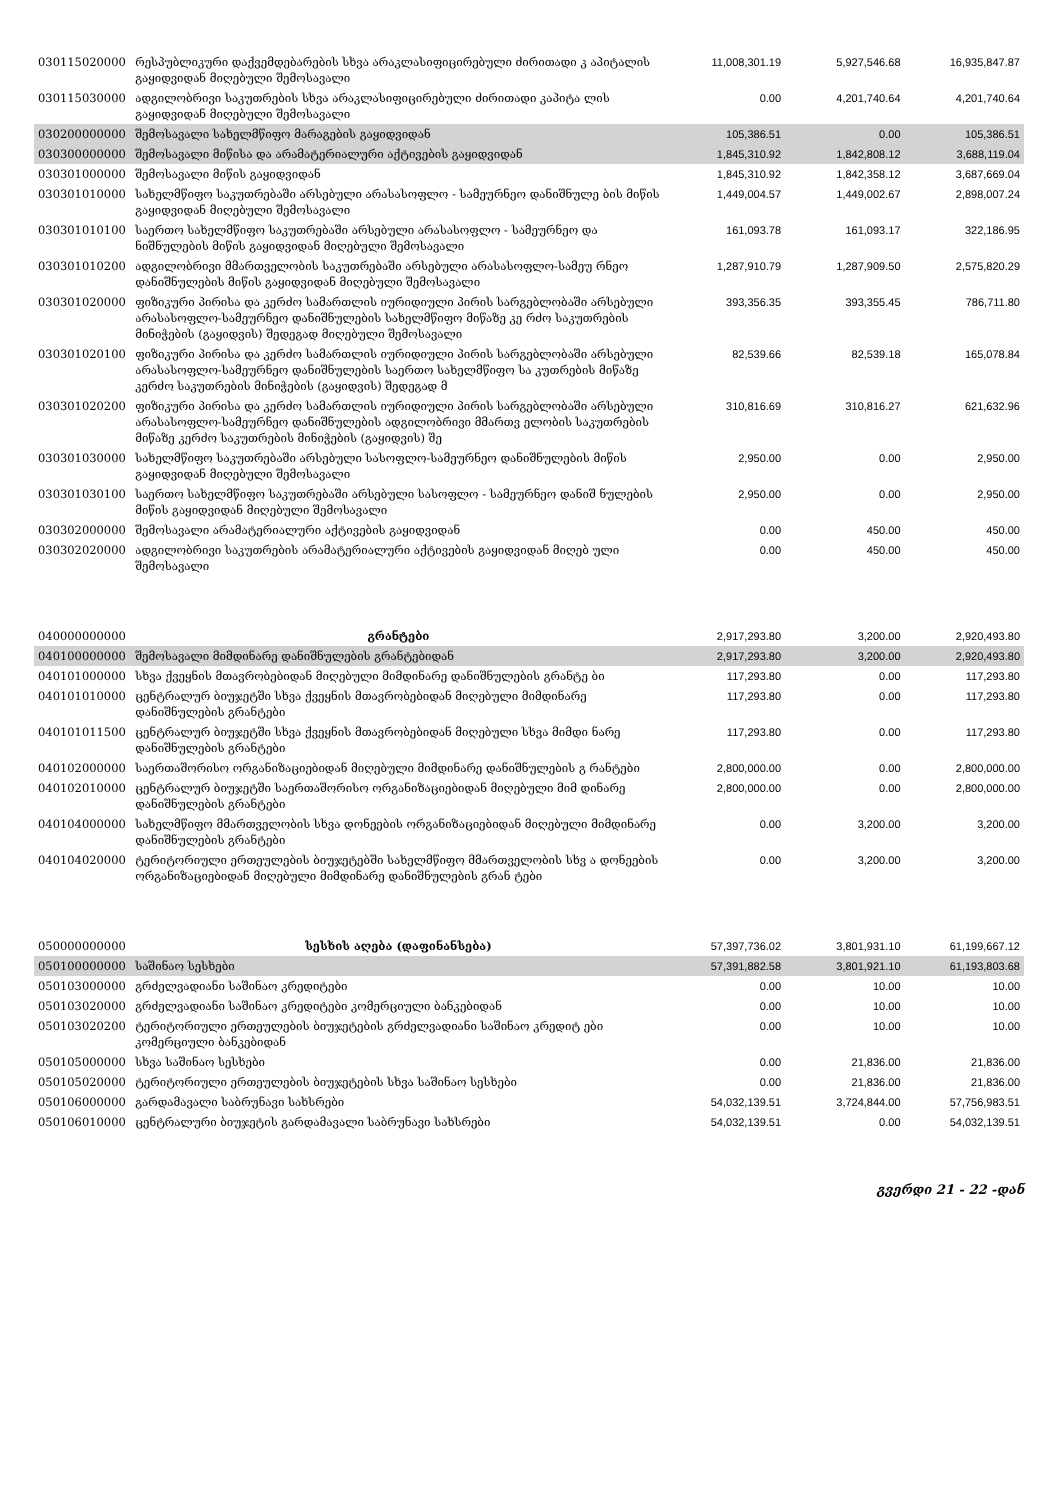| 030115020000 | რესპუბლიკური დაქვემდებარების სხვა არაკლასიფიცირებული ძირითადი კ აპიტალის გაყიდვიდან მიღებული შემოსავალი | 11,008,301.19 | 5,927,546.68 | 16,935,847.87 |
| 030115030000 | ადგილობრივი საკუთრების სხვა არაკლასიფიცირებული ძირითადი კაპიტა ლის გაყიდვიდან მიღებული შემოსავალი | 0.00 | 4,201,740.64 | 4,201,740.64 |
| 030200000000 | შემოსავალი სახელმწიფო მარაგების გაყიდვიდან | 105,386.51 | 0.00 | 105,386.51 |
| 030300000000 | შემოსავალი მიწისა და არამატერიალური აქტივების გაყიდვიდან | 1,845,310.92 | 1,842,808.12 | 3,688,119.04 |
| 030301000000 | შემოსავალი მიწის გაყიდვიდან | 1,845,310.92 | 1,842,358.12 | 3,687,669.04 |
| 030301010000 | სახელმწიფო საკუთრებაში არსებული არასასოფლო - სამეურნეო დანიშნულე ბის მიწის გაყიდვიდან მიღებული შემოსავალი | 1,449,004.57 | 1,449,002.67 | 2,898,007.24 |
| 030301010100 | საერთო სახელმწიფო საკუთრებაში არსებული არასასოფლო - სამეურნეო და ნიშნულების მიწის გაყიდვიდან მიღებული შემოსავალი | 161,093.78 | 161,093.17 | 322,186.95 |
| 030301010200 | ადგილობრივი მმართველობის საკუთრებაში არსებული არასასოფლო-სამეუ რნეო დანიშნულების მიწის გაყიდვიდან მიღებული შემოსავალი | 1,287,910.79 | 1,287,909.50 | 2,575,820.29 |
| 030301020000 | ფიზიკური პირისა და კერძო სამართლის იურიდიული პირის სარგებლობაში არსებული არასასოფლო-სამეურნეო დანიშნულების სახელმწიფო მიწაზე კე რძო საკუთრების მინიჭების (გაყიდვის) შედეგად მიღებული შემოსავალი | 393,356.35 | 393,355.45 | 786,711.80 |
| 030301020100 | ფიზიკური პირისა და კერძო სამართლის იურიდიული პირის სარგებლობაში არსებული არასასოფლო-სამეურნეო დანიშნულების საერთო სახელმწიფო სა კუთრების მიწაზე კერძო საკუთრების მინიჭების (გაყიდვის) შედეგად მ | 82,539.66 | 82,539.18 | 165,078.84 |
| 030301020200 | ფიზიკური პირისა და კერძო სამართლის იურიდიული პირის სარგებლობაში არსებული არასასოფლო-სამეურნეო დანიშნულების ადგილობრივი მმართვ ელობის საკუთრების მიწაზე კერძო საკუთრების მინიჭების (გაყიდვის) შე | 310,816.69 | 310,816.27 | 621,632.96 |
| 030301030000 | სახელმწიფო საკუთრებაში არსებული სასოფლო-სამეურნეო დანიშნულების მიწის გაყიდვიდან მიღებული შემოსავალი | 2,950.00 | 0.00 | 2,950.00 |
| 030301030100 | საერთო სახელმწიფო საკუთრებაში არსებული სასოფლო - სამეურნეო დანიშ ნულების მიწის გაყიდვიდან მიღებული შემოსავალი | 2,950.00 | 0.00 | 2,950.00 |
| 030302000000 | შემოსავალი არამატერიალური აქტივების გაყიდვიდან | 0.00 | 450.00 | 450.00 |
| 030302020000 | ადგილობრივი საკუთრების არამატერიალური აქტივების გაყიდვიდან მიღებ ული შემოსავალი | 0.00 | 450.00 | 450.00 |
| 040000000000 | გრანტები | 2,917,293.80 | 3,200.00 | 2,920,493.80 |
| 040100000000 | შემოსავალი მიმდინარე დანიშნულების გრანტებიდან | 2,917,293.80 | 3,200.00 | 2,920,493.80 |
| 040101000000 | სხვა ქვეყნის მთავრობებიდან მიღებული მიმდინარე დანიშნულების გრანტე ბი | 117,293.80 | 0.00 | 117,293.80 |
| 040101010000 | ცენტრალურ ბიუჯეტში სხვა ქვეყნის მთავრობებიდან მიღებული მიმდინარე დანიშნულების გრანტები | 117,293.80 | 0.00 | 117,293.80 |
| 040101011500 | ცენტრალურ ბიუჯეტში სხვა ქვეყნის მთავრობებიდან მიღებული სხვა მიმდი ნარე დანიშნულების გრანტები | 117,293.80 | 0.00 | 117,293.80 |
| 040102000000 | საერთაშორისო ორგანიზაციებიდან მიღებული მიმდინარე დანიშნულების გ რანტები | 2,800,000.00 | 0.00 | 2,800,000.00 |
| 040102010000 | ცენტრალურ ბიუჯეტში საერთაშორისო ორგანიზაციებიდან მიღებული მიმ დინარე დანიშნულების გრანტები | 2,800,000.00 | 0.00 | 2,800,000.00 |
| 040104000000 | სახელმწიფო მმართველობის სხვა დონეების ორგანიზაციებიდან მიღებული მიმდინარე დანიშნულების გრანტები | 0.00 | 3,200.00 | 3,200.00 |
| 040104020000 | ტერიტორიული ერთეულების ბიუჯეტებში სახელმწიფო მმართველობის სხვ ა დონეების ორგანიზაციებიდან მიღებული მიმდინარე დანიშნულების გრან ტები | 0.00 | 3,200.00 | 3,200.00 |
| 050000000000 | სესხის აღება (დაფინანსება) | 57,397,736.02 | 3,801,931.10 | 61,199,667.12 |
| 050100000000 | საშინაო სესხები | 57,391,882.58 | 3,801,921.10 | 61,193,803.68 |
| 050103000000 | გრძელვადიანი საშინაო კრედიტები | 0.00 | 10.00 | 10.00 |
| 050103020000 | გრძელვადიანი საშინაო კრედიტები კომერციული ბანკებიდან | 0.00 | 10.00 | 10.00 |
| 050103020200 | ტერიტორიული ერთეულების ბიუჯეტების გრძელვადიანი საშინაო კრედიტ ები კომერციული ბანკებიდან | 0.00 | 10.00 | 10.00 |
| 050105000000 | სხვა საშინაო სესხები | 0.00 | 21,836.00 | 21,836.00 |
| 050105020000 | ტერიტორიული ერთეულების ბიუჯეტების სხვა საშინაო სესხები | 0.00 | 21,836.00 | 21,836.00 |
| 050106000000 | გარდამავალი საბრუნავი სახსრები | 54,032,139.51 | 3,724,844.00 | 57,756,983.51 |
| 050106010000 | ცენტრალური ბიუჯეტის გარდამავალი საბრუნავი სახსრები | 54,032,139.51 | 0.00 | 54,032,139.51 |
გვერდი 21 - 22 -დან